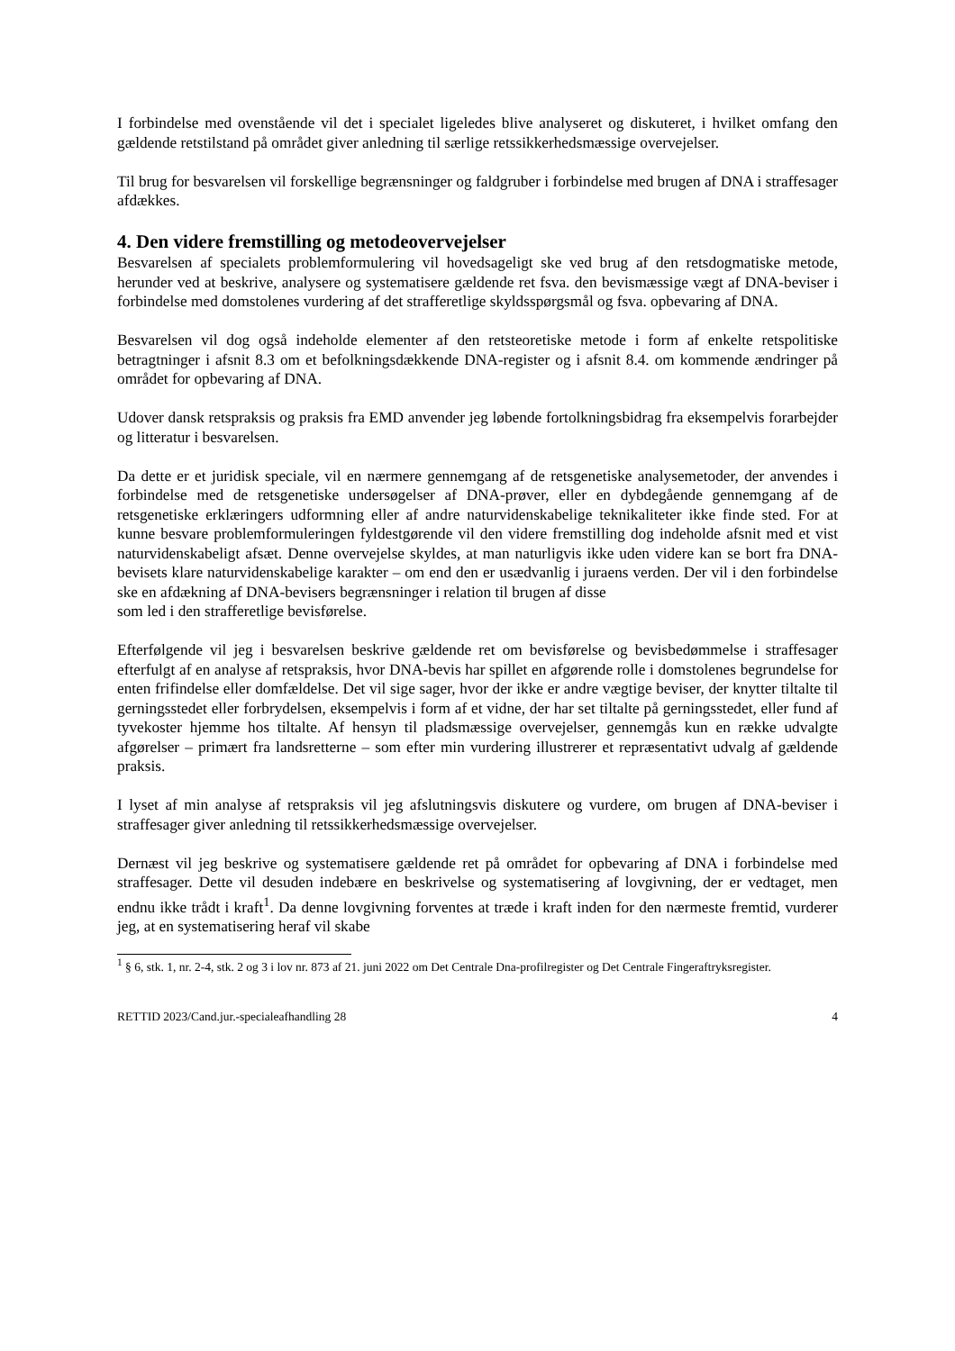I forbindelse med ovenstående vil det i specialet ligeledes blive analyseret og diskuteret, i hvilket omfang den gældende retstilstand på området giver anledning til særlige retssikkerhedsmæssige overvejelser.
Til brug for besvarelsen vil forskellige begrænsninger og faldgruber i forbindelse med brugen af DNA i straffesager afdækkes.
4. Den videre fremstilling og metodeovervejelser
Besvarelsen af specialets problemformulering vil hovedsageligt ske ved brug af den retsdogmatiske metode, herunder ved at beskrive, analysere og systematisere gældende ret fsva. den bevismæssige vægt af DNA-beviser i forbindelse med domstolenes vurdering af det strafferetlige skyldsspørgsmål og fsva. opbevaring af DNA.
Besvarelsen vil dog også indeholde elementer af den retsteoretiske metode i form af enkelte retspolitiske betragtninger i afsnit 8.3 om et befolkningsdækkende DNA-register og i afsnit 8.4. om kommende ændringer på området for opbevaring af DNA.
Udover dansk retspraksis og praksis fra EMD anvender jeg løbende fortolkningsbidrag fra eksempelvis forarbejder og litteratur i besvarelsen.
Da dette er et juridisk speciale, vil en nærmere gennemgang af de retsgenetiske analysemetoder, der anvendes i forbindelse med de retsgenetiske undersøgelser af DNA-prøver, eller en dybdegående gennemgang af de retsgenetiske erklæringers udformning eller af andre naturvidenskabelige teknikaliteter ikke finde sted. For at kunne besvare problemformuleringen fyldestgørende vil den videre fremstilling dog indeholde afsnit med et vist naturvidenskabeligt afsæt. Denne overvejelse skyldes, at man naturligvis ikke uden videre kan se bort fra DNA-bevisets klare naturvidenskabelige karakter – om end den er usædvanlig i juraens verden. Der vil i den forbindelse ske en afdækning af DNA-bevisers begrænsninger i relation til brugen af disse
som led i den strafferetlige bevisførelse.
Efterfølgende vil jeg i besvarelsen beskrive gældende ret om bevisførelse og bevisbedømmelse i straffesager efterfulgt af en analyse af retspraksis, hvor DNA-bevis har spillet en afgørende rolle i domstolenes begrundelse for enten frifindelse eller domfældelse. Det vil sige sager, hvor der ikke er andre vægtige beviser, der knytter tiltalte til gerningsstedet eller forbrydelsen, eksempelvis i form af et vidne, der har set tiltalte på gerningsstedet, eller fund af tyvekoster hjemme hos tiltalte. Af hensyn til pladsmæssige overvejelser, gennemgås kun en række udvalgte afgørelser – primært fra landsretterne – som efter min vurdering illustrerer et repræsentativt udvalg af gældende praksis.
I lyset af min analyse af retspraksis vil jeg afslutningsvis diskutere og vurdere, om brugen af DNA-beviser i straffesager giver anledning til retssikkerhedsmæssige overvejelser.
Dernæst vil jeg beskrive og systematisere gældende ret på området for opbevaring af DNA i forbindelse med straffesager. Dette vil desuden indebære en beskrivelse og systematisering af lovgivning, der er vedtaget, men endnu ikke trådt i kraft<sup>1</sup>. Da denne lovgivning forventes at træde i kraft inden for den nærmeste fremtid, vurderer jeg, at en systematisering heraf vil skabe
<sup>1</sup> § 6, stk. 1, nr. 2-4, stk. 2 og 3 i lov nr. 873 af 21. juni 2022 om Det Centrale Dna-profilregister og Det Centrale Fingeraftryksregister.
RETTID 2023/Cand.jur.-specialeafhandling 28 4